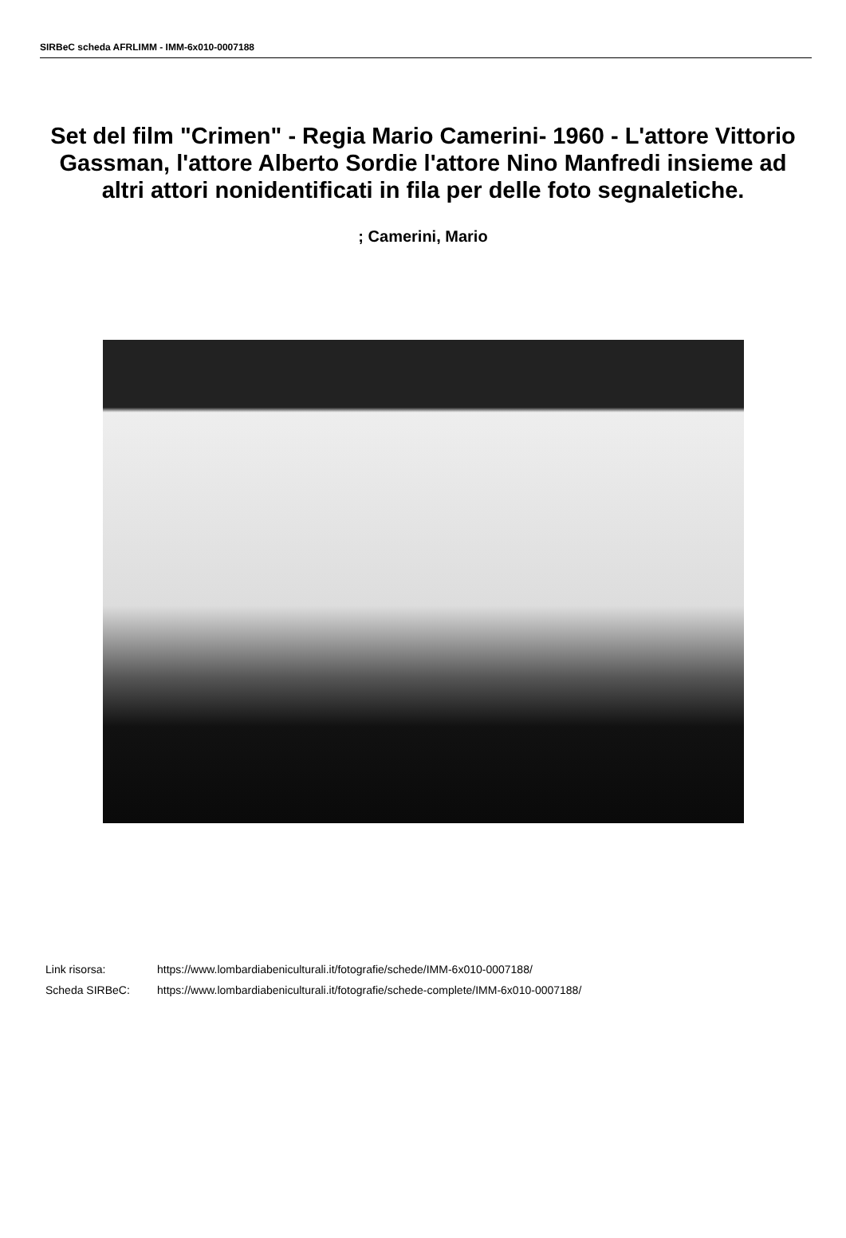SIRBeC scheda AFRLIMM - IMM-6x010-0007188
Set del film "Crimen" - Regia Mario Camerini- 1960 - L'attore Vittorio Gassman, l'attore Alberto Sordie l'attore Nino Manfredi insieme ad altri attori nonidentificati in fila per delle foto segnaletiche.
; Camerini, Mario
Link risorsa: https://www.lombardiabeniculturali.it/fotografie/schede/IMM-6x010-0007188/
Scheda SIRBeC: https://www.lombardiabeniculturali.it/fotografie/schede-complete/IMM-6x010-0007188/